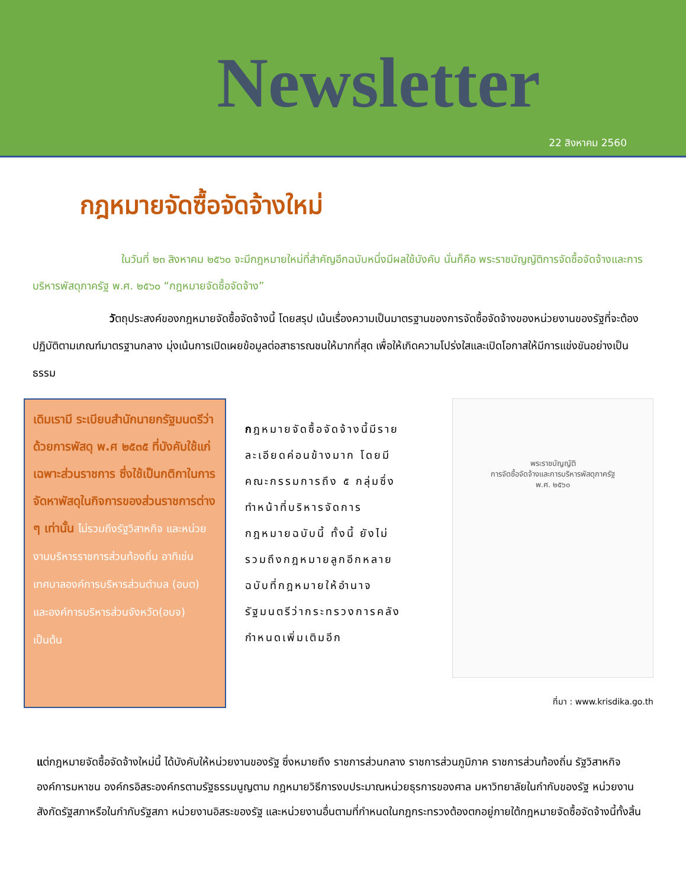Newsletter
22 สิงหาคม 2560
กฎหมายจัดซื้อจัดจ้างใหม่
ในวันที่ ๒๓ สิงหาคม ๒๕๖๐ จะมีกฎหมายใหม่ที่สำคัญอีกฉบับหนึ่งมีผลใช้บังคับ นั่นก็คือ พระราชบัญญัติการจัดซื้อจัดจ้างและการบริหารพัสดุภาครัฐ พ.ศ. ๒๕๖๐ “กฎหมายจัดซื้อจัดจ้าง”
วัตถุประสงค์ของกฎหมายจัดซื้อจัดจ้างนี้ โดยสรุป เน้นเรื่องความเป็นมาตรฐานของการจัดซื้อจัดจ้างของหน่วยงานของรัฐที่จะต้องปฏิบัติตามเกณฑ์มาตรฐานกลาง มุ่งเน้นการเปิดเผยข้อมูลต่อสาธารณชนให้มากที่สุด เพื่อให้เกิดความโปร่งใสและเปิดโอกาสให้มีการแข่งขันอย่างเป็นธรรม
เดิมเรามี ระเบียบสำนักนายกรัฐมนตรีว่าด้วยการพัสดุ พ.ศ ๒๕๓๕ ที่บังคับใช้แก่เฉพาะส่วนราชการ ซึ่งใช้เป็นกติกาในการจัดหาพัสดุในกิจการของส่วนราชการต่าง ๆ เท่านั้น ไม่รวมถึงรัฐวิสาหกิจ และหน่วยงานบริหารราชการส่วนท้องถิ่น อาทิเช่น เทศบาลองค์การบริหารส่วนตำบล (อบต) และองค์การบริหารส่วนจังหวัด(อบจ) เป็นต้น
กฎหมายจัดซื้อจัดจ้างนี้มีรายละเอียดค่อนข้างมาก โดยมีคณะกรรมการถึง ๕ กลุ่มซึ่งทำหน้าที่บริหารจัดการกฎหมายฉบับนี้ ทั้งนี้ ยังไม่รวมถึงกฎหมายลูกอีกหลายฉบับที่กฎหมายให้อำนาจรัฐมนตรีว่ากระทรวงการคลังกำหนดเพิ่มเติมอีก
พระราชบัญญัติ
การจัดซื้อจัดจ้างและการบริหารพัสดุภาครัฐ
พ.ศ. ๒๕๖๐
ที่มา : www.krisdika.go.th
แต่กฎหมายจัดซื้อจัดจ้างใหม่นี้ ได้บังคับให้หน่วยงานของรัฐ ซึ่งหมายถึง ราชการส่วนกลาง ราชการส่วนภูมิภาค ราชการส่วนท้องถิ่น รัฐวิสาหกิจองค์การมหาชน องค์กรอิสระองค์กรตามรัฐธรรมนูญตาม กฎหมายวิธีการงบประมาณหน่วยธุรการของศาล มหาวิทยาลัยในกำกับของรัฐ หน่วยงานสังกัดรัฐสภาหรือในกำกับรัฐสภา หน่วยงานอิสระของรัฐ และหน่วยงานอื่นตามที่กำหนดในกฎกระทรวงต้องตกอยู่ภายใต้กฎหมายจัดซื้อจัดจ้างนี้ทั้งสิ้น